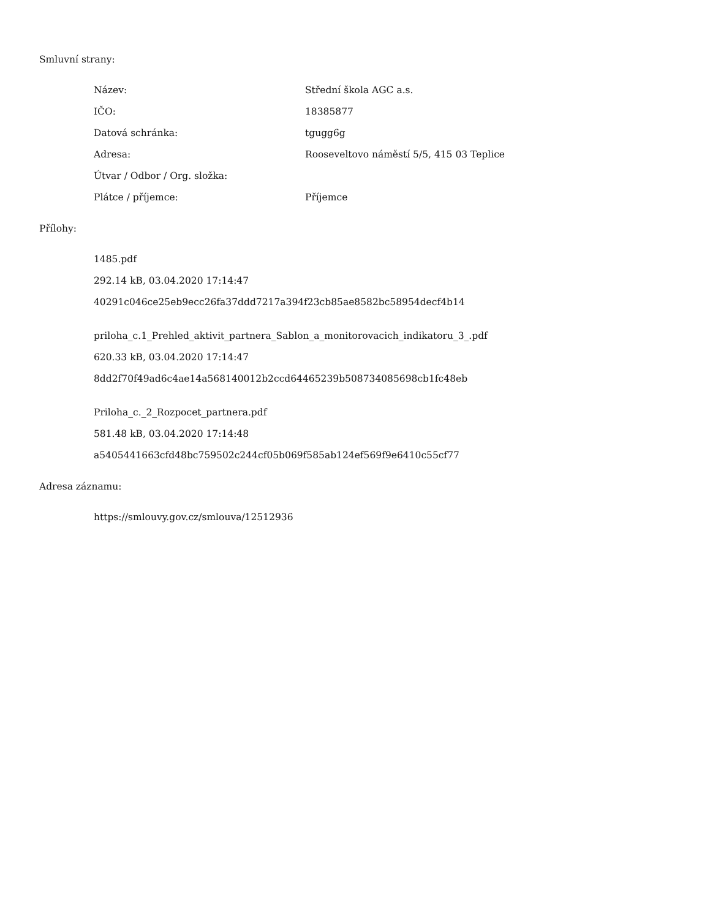Smluvní strany:
Název: Střední škola AGC a.s.
IČO: 18385877
Datová schránka: tgugg6g
Adresa: Rooseveltovo náměstí 5/5, 415 03 Teplice
Útvar / Odbor / Org. složka:
Plátce / příjemce: Příjemce
Přílohy:
1485.pdf
292.14 kB, 03.04.2020 17:14:47
40291c046ce25eb9ecc26fa37ddd7217a394f23cb85ae8582bc58954decf4b14
priloha_c.1_Prehled_aktivit_partnera_Sablon_a_monitorovacich_indikatoru_3_.pdf
620.33 kB, 03.04.2020 17:14:47
8dd2f70f49ad6c4ae14a568140012b2ccd64465239b508734085698cb1fc48eb
Priloha_c._2_Rozpocet_partnera.pdf
581.48 kB, 03.04.2020 17:14:48
a5405441663cfd48bc759502c244cf05b069f585ab124ef569f9e6410c55cf77
Adresa záznamu:
https://smlouvy.gov.cz/smlouva/12512936